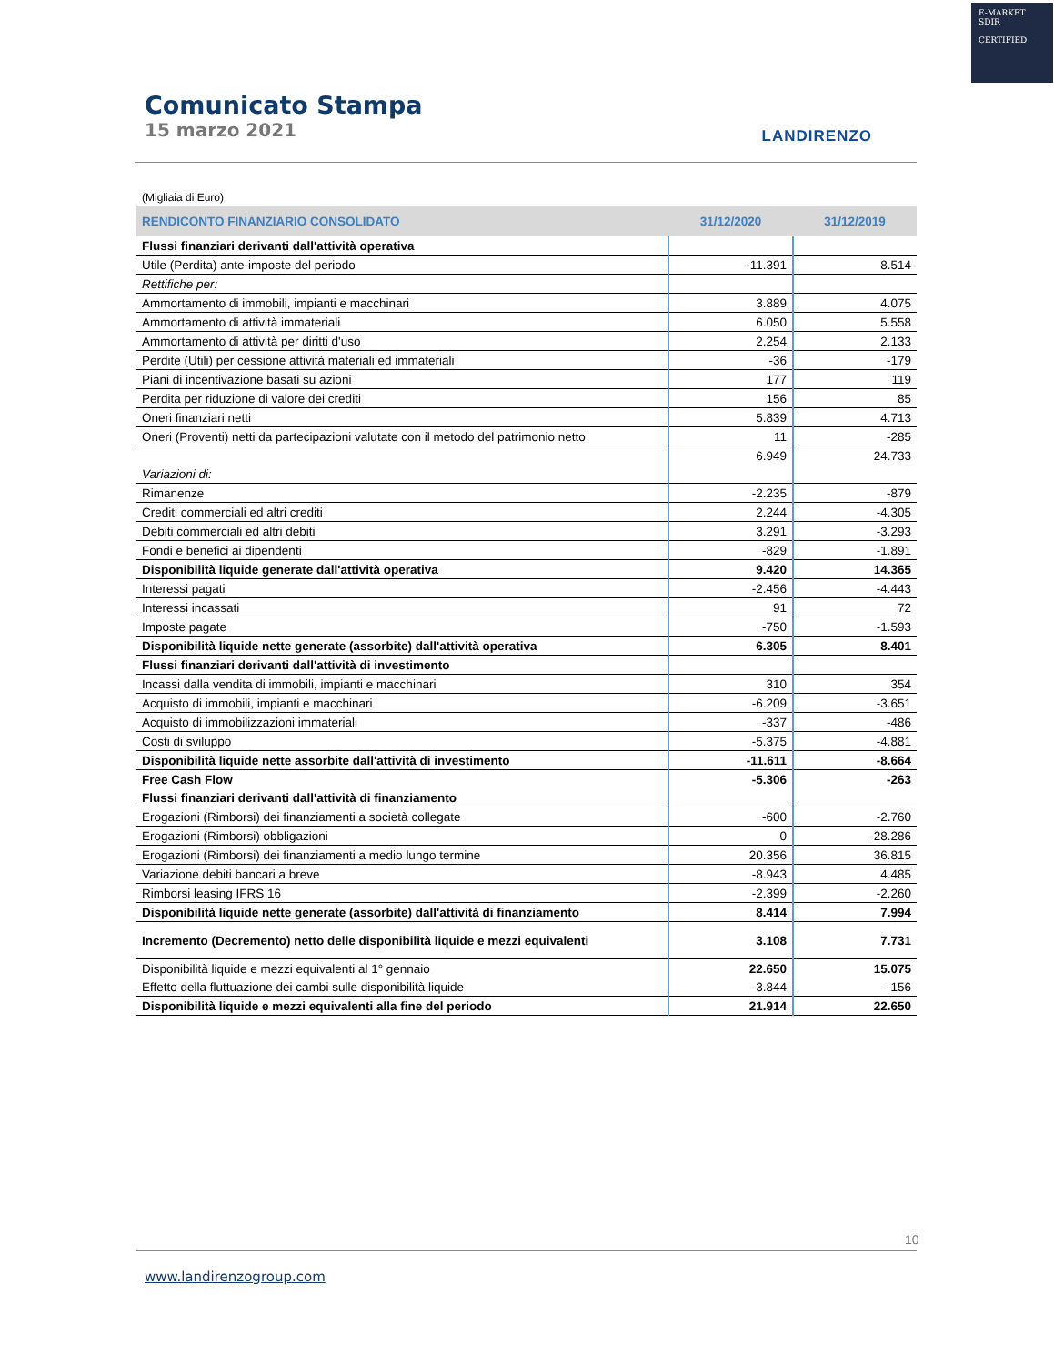E-MARKET
SDIR
CERTIFIED
Comunicato Stampa
15 marzo 2021
LANDIRENZO
(Migliaia di Euro)
| RENDICONTO FINANZIARIO CONSOLIDATO | 31/12/2020 | 31/12/2019 |
| --- | --- | --- |
| Flussi finanziari derivanti dall'attività operativa | | |
| Utile (Perdita) ante-imposte del periodo | -11.391 | 8.514 |
| Rettifiche per: | | |
| Ammortamento di immobili, impianti e macchinari | 3.889 | 4.075 |
| Ammortamento di attività immateriali | 6.050 | 5.558 |
| Ammortamento di attività per diritti d'uso | 2.254 | 2.133 |
| Perdite (Utili) per cessione attività materiali ed immateriali | -36 | -179 |
| Piani di incentivazione basati su azioni | 177 | 119 |
| Perdita per riduzione di valore dei crediti | 156 | 85 |
| Oneri finanziari netti | 5.839 | 4.713 |
| Oneri (Proventi) netti da partecipazioni valutate con il metodo del patrimonio netto | 11 | -285 |
| | 6.949 | 24.733 |
| Variazioni di: | | |
| Rimanenze | -2.235 | -879 |
| Crediti commerciali ed altri crediti | 2.244 | -4.305 |
| Debiti commerciali ed altri debiti | 3.291 | -3.293 |
| Fondi e benefici ai dipendenti | -829 | -1.891 |
| Disponibilità liquide generate dall'attività operativa | 9.420 | 14.365 |
| Interessi pagati | -2.456 | -4.443 |
| Interessi incassati | 91 | 72 |
| Imposte pagate | -750 | -1.593 |
| Disponibilità liquide nette generate (assorbite) dall'attività operativa | 6.305 | 8.401 |
| Flussi finanziari derivanti dall'attività di investimento | | |
| Incassi dalla vendita di immobili, impianti e macchinari | 310 | 354 |
| Acquisto di immobili, impianti e macchinari | -6.209 | -3.651 |
| Acquisto di immobilizzazioni immateriali | -337 | -486 |
| Costi di sviluppo | -5.375 | -4.881 |
| Disponibilità liquide nette assorbite dall'attività di investimento | -11.611 | -8.664 |
| Free Cash Flow | -5.306 | -263 |
| Flussi finanziari derivanti dall'attività di finanziamento | | |
| Erogazioni (Rimborsi) dei finanziamenti a società collegate | -600 | -2.760 |
| Erogazioni (Rimborsi) obbligazioni | 0 | -28.286 |
| Erogazioni (Rimborsi) dei finanziamenti a medio lungo termine | 20.356 | 36.815 |
| Variazione debiti bancari a breve | -8.943 | 4.485 |
| Rimborsi leasing IFRS 16 | -2.399 | -2.260 |
| Disponibilità liquide nette generate (assorbite) dall'attività di finanziamento | 8.414 | 7.994 |
| Incremento (Decremento) netto delle disponibilità liquide e mezzi equivalenti | 3.108 | 7.731 |
| Disponibilità liquide e mezzi equivalenti al 1° gennaio | 22.650 | 15.075 |
| Effetto della fluttuazione dei cambi sulle disponibilità liquide | -3.844 | -156 |
| Disponibilità liquide e mezzi equivalenti alla fine del periodo | 21.914 | 22.650 |
10
www.landirenzogroup.com